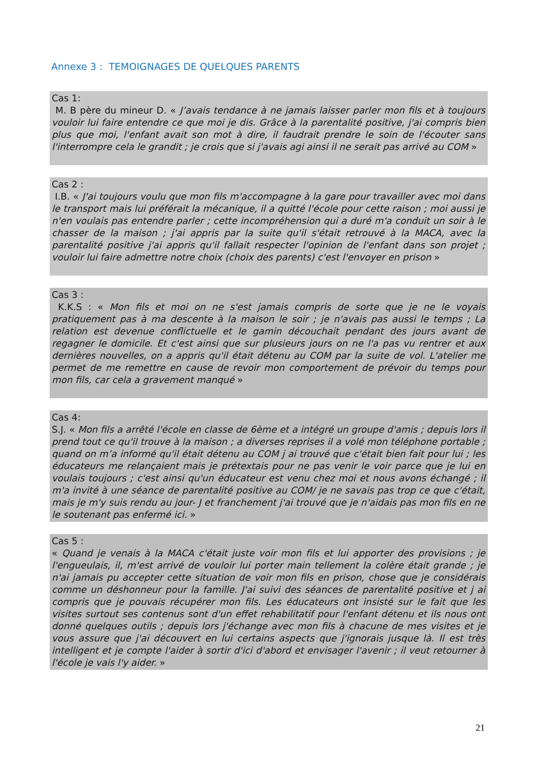Annexe 3 : TEMOIGNAGES DE QUELQUES PARENTS
Cas 1:
M. B père du mineur D. « J’avais tendance à ne jamais laisser parler mon fils et à toujours vouloir lui faire entendre ce que moi je dis. Grâce à la parentalité positive, j'ai compris bien plus que moi, l'enfant avait son mot à dire, il faudrait prendre le soin de l'écouter sans l'interrompre cela le grandit ; je crois que si j'avais agi ainsi il ne serait pas arrivé au COM »
Cas 2 :
I.B. « J'ai toujours voulu que mon fils m'accompagne à la gare pour travailler avec moi dans le transport mais lui préférait la mécanique, il a quitté l'école pour cette raison ; moi aussi je n'en voulais pas entendre parler ; cette incompréhension qui a duré m'a conduit un soir à le chasser de la maison ; j'ai appris par la suite qu'il s'était retrouvé à la MACA, avec la parentalité positive j'ai appris qu'il fallait respecter l'opinion de l'enfant dans son projet ; vouloir lui faire admettre notre choix (choix des parents) c'est l'envoyer en prison »
Cas 3 :
K.K.S : « Mon fils et moi on ne s'est jamais compris de sorte que je ne le voyais pratiquement pas à ma descente à la maison le soir ; je n'avais pas aussi le temps ; La relation est devenue conflictuelle et le gamin découchait pendant des jours avant de regagner le domicile. Et c'est ainsi que sur plusieurs jours on ne l'a pas vu rentrer et aux dernières nouvelles, on a appris qu'il était détenu au COM par la suite de vol. L'atelier me permet de me remettre en cause de revoir mon comportement de prévoir du temps pour mon fils, car cela a gravement manqué »
Cas 4:
S.J. « Mon fils a arrêté l'école en classe de 6ème et a intégré un groupe d'amis ; depuis lors il prend tout ce qu'il trouve à la maison ; a diverses reprises il a volé mon téléphone portable ; quand on m’a informé qu'il était détenu au COM j ai trouvé que c'était bien fait pour lui ; les éducateurs me relançaient mais je prétextais pour ne pas venir le voir parce que je lui en voulais toujours ; c'est ainsi qu'un éducateur est venu chez moi et nous avons échangé ; il m'a invité à une séance de parentalité positive au COM/ je ne savais pas trop ce que c'était, mais je m'y suis rendu au jour- J et franchement j'ai trouvé que je n'aidais pas mon fils en ne le soutenant pas enfermé ici. »
Cas 5 :
« Quand je venais à la MACA c'était juste voir mon fils et lui apporter des provisions ; je l'engueulais, il, m'est arrivé de vouloir lui porter main tellement la colère était grande ; je n'ai jamais pu accepter cette situation de voir mon fils en prison, chose que je considérais comme un déshonneur pour la famille. J'ai suivi des séances de parentalité positive et j ai compris que je pouvais récupérer mon fils. Les éducateurs ont insisté sur le fait que les visites surtout ses contenus sont d'un effet rehabilitatif pour l'enfant détenu et ils nous ont donné quelques outils ; depuis lors j'échange avec mon fils à chacune de mes visites et je vous assure que j'ai découvert en lui certains aspects que j'ignorais jusque là. Il est très intelligent et je compte l'aider à sortir d'ici d'abord et envisager l'avenir ; il veut retourner à l'école je vais l'y aider. »
21